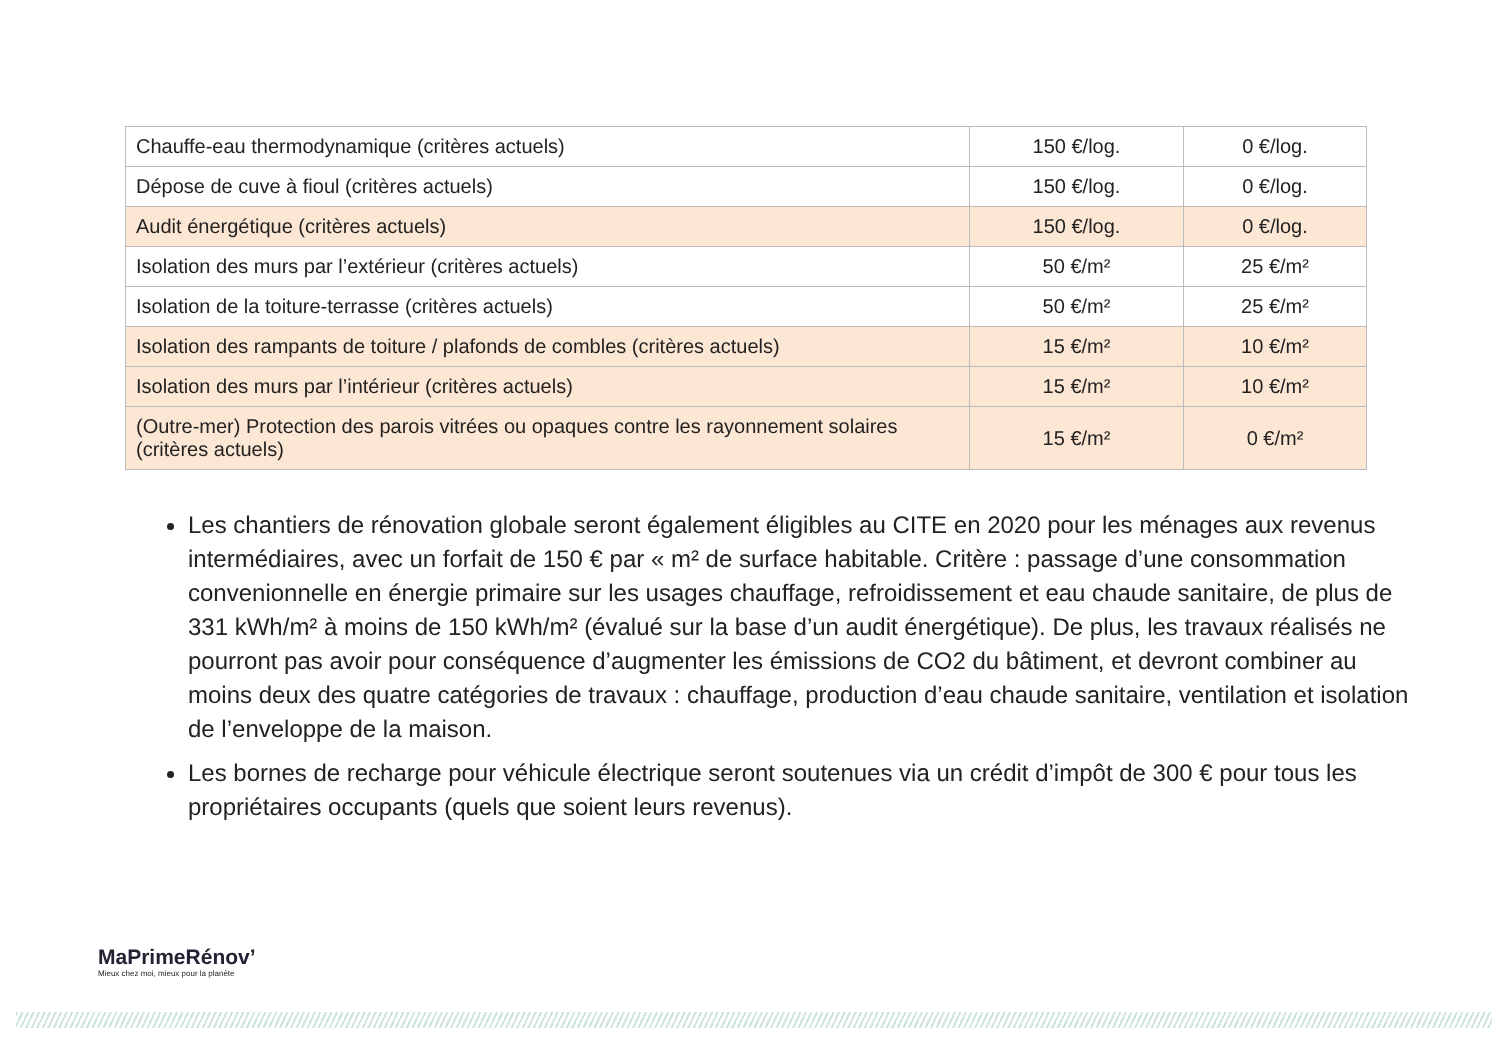| Chauffe-eau thermodynamique (critères actuels) | 150 €/log. | 0 €/log. |
| Dépose de cuve à fioul (critères actuels) | 150 €/log. | 0 €/log. |
| Audit énergétique (critères actuels) | 150 €/log. | 0 €/log. |
| Isolation des murs par l’extérieur (critères actuels) | 50 €/m² | 25 €/m² |
| Isolation de la toiture-terrasse (critères actuels) | 50 €/m² | 25 €/m² |
| Isolation des rampants de toiture / plafonds de combles (critères actuels) | 15 €/m² | 10 €/m² |
| Isolation des murs par l’intérieur (critères actuels) | 15 €/m² | 10 €/m² |
| (Outre-mer) Protection des parois vitrées ou opaques contre les rayonnement solaires (critères actuels) | 15 €/m² | 0 €/m² |
Les chantiers de rénovation globale seront également éligibles au CITE en 2020 pour les ménages aux revenus intermédiaires, avec un forfait de 150 € par « m² de surface habitable. Critère : passage d’une consommation convenionnelle en énergie primaire sur les usages chauffage, refroidissement et eau chaude sanitaire, de plus de 331 kWh/m² à moins de 150 kWh/m² (évalué sur la base d’un audit énergétique). De plus, les travaux réalisés ne pourront pas avoir pour conséquence d’augmenter les émissions de CO2 du bâtiment, et devront combiner au moins deux des quatre catégories de travaux : chauffage, production d’eau chaude sanitaire, ventilation et isolation de l’enveloppe de la maison.
Les bornes de recharge pour véhicule électrique seront soutenues via un crédit d’impôt de 300 € pour tous les propriétaires occupants (quels que soient leurs revenus).
MaPrimeRénov’
Mieux chez moi, mieux pour la planète